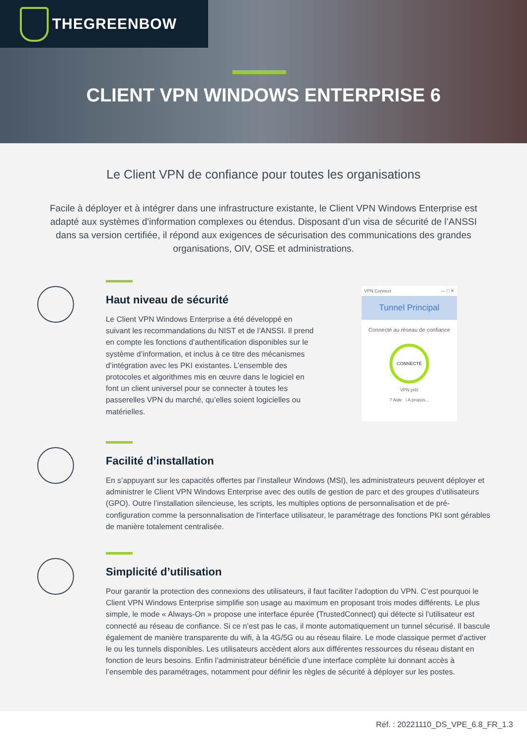THEGREENBOW
CLIENT VPN WINDOWS ENTERPRISE 6
Le Client VPN de confiance pour toutes les organisations
Facile à déployer et à intégrer dans une infrastructure existante, le Client VPN Windows Enterprise est adapté aux systèmes d'information complexes ou étendus. Disposant d’un visa de sécurité de l’ANSSI dans sa version certifiée, il répond aux exigences de sécurisation des communications des grandes organisations, OIV, OSE et administrations.
Haut niveau de sécurité
Le Client VPN Windows Enterprise a été développé en suivant les recommandations du NIST et de l’ANSSI. Il prend en compte les fonctions d’authentification disponibles sur le système d’information, et inclus à ce titre des mécanismes d’intégration avec les PKI existantes. L’ensemble des protocoles et algorithmes mis en œuvre dans le logiciel en font un client universel pour se connecter à toutes les passerelles VPN du marché, qu’elles soient logicielles ou matérielles.
VPN Connect — □ ✕
Tunnel Principal
Connecté au réseau de confiance
CONNECTÉ
VPN prêt
? Aide i A propos...
Facilité d’installation
En s’appuyant sur les capacités offertes par l’installeur Windows (MSI), les administrateurs peuvent déployer et administrer le Client VPN Windows Enterprise avec des outils de gestion de parc et des groupes d’utilisateurs (GPO). Outre l’installation silencieuse, les scripts, les multiples options de personnalisation et de pré-configuration comme la personnalisation de l'interface utilisateur, le paramétrage des fonctions PKI sont gérables de manière totalement centralisée.
Simplicité d’utilisation
Pour garantir la protection des connexions des utilisateurs, il faut faciliter l’adoption du VPN. C’est pourquoi le Client VPN Windows Enterprise simplifie son usage au maximum en proposant trois modes différents. Le plus simple, le mode « Always-On » propose une interface épurée (TrustedConnect) qui détecte si l’utilisateur est connecté au réseau de confiance. Si ce n’est pas le cas, il monte automatiquement un tunnel sécurisé. Il bascule également de manière transparente du wifi, à la 4G/5G ou au réseau filaire. Le mode classique permet d’activer le ou les tunnels disponibles. Les utilisateurs accèdent alors aux différentes ressources du réseau distant en fonction de leurs besoins. Enfin l’administrateur bénéficie d’une interface complète lui donnant accès à l’ensemble des paramétrages, notamment pour définir les règles de sécurité à déployer sur les postes.
Réf. : 20221110_DS_VPE_6.8_FR_1.3